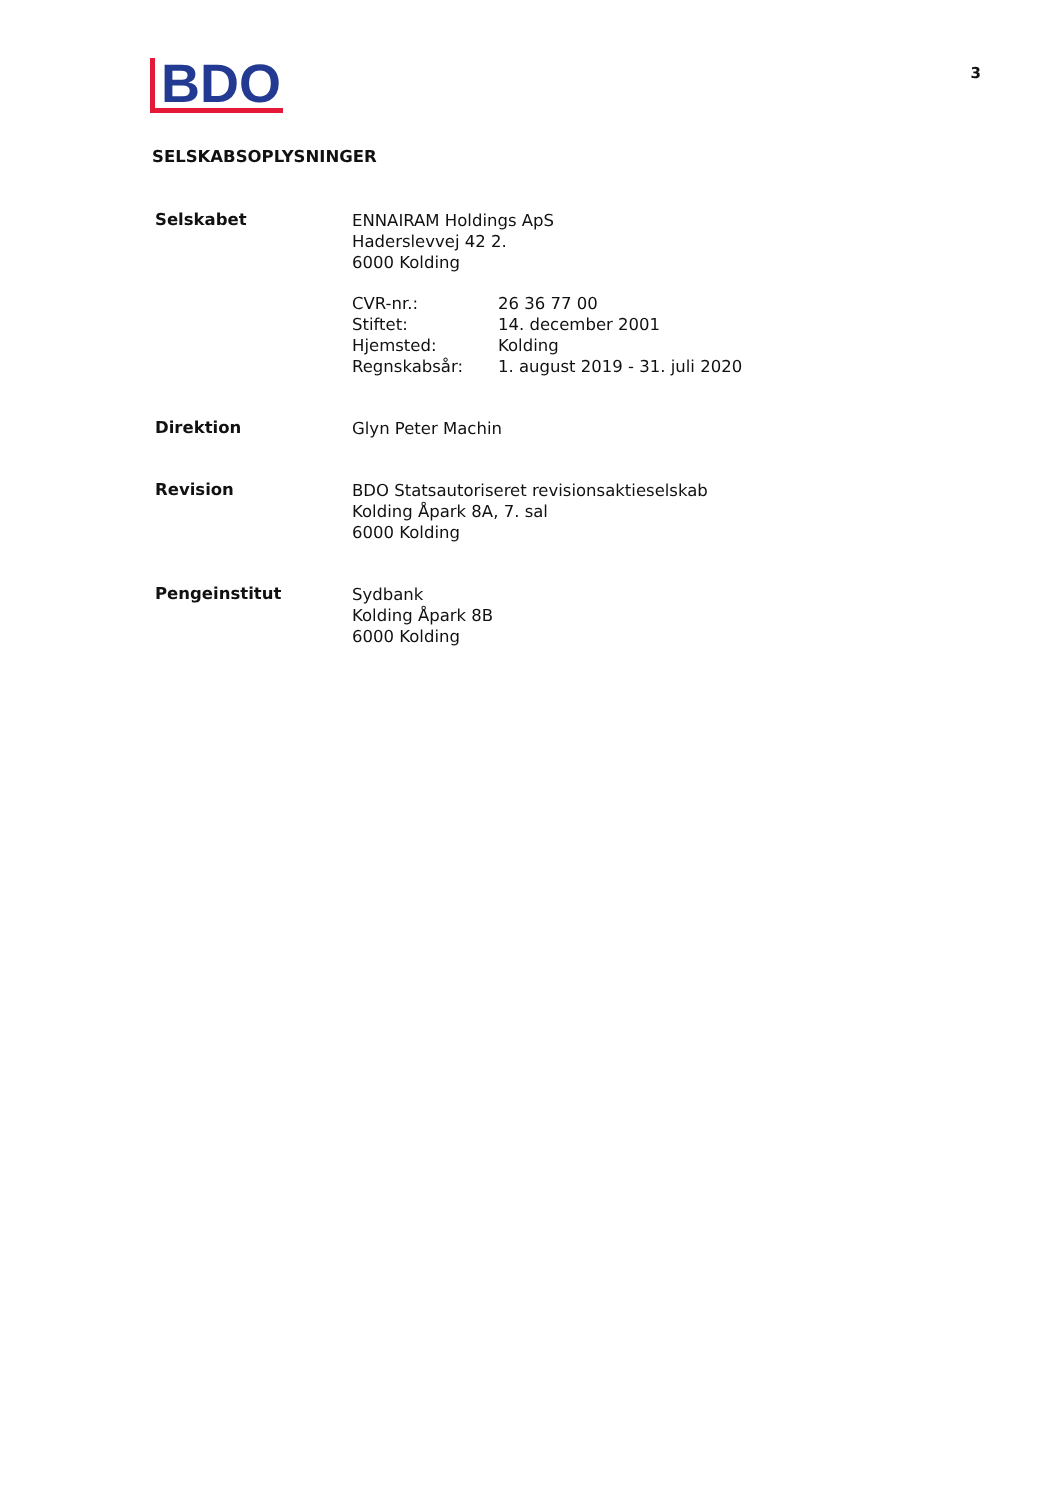BDO
3
SELSKABSOPLYSNINGER
Selskabet
ENNAIRAM Holdings ApS
Haderslevvej 42 2.
6000 Kolding
CVR-nr.: 26 36 77 00
Stiftet: 14. december 2001
Hjemsted: Kolding
Regnskabsår: 1. august 2019 - 31. juli 2020
Direktion
Glyn Peter Machin
Revision
BDO Statsautoriseret revisionsaktieselskab
Kolding Åpark 8A, 7. sal
6000 Kolding
Pengeinstitut
Sydbank
Kolding Åpark 8B
6000 Kolding